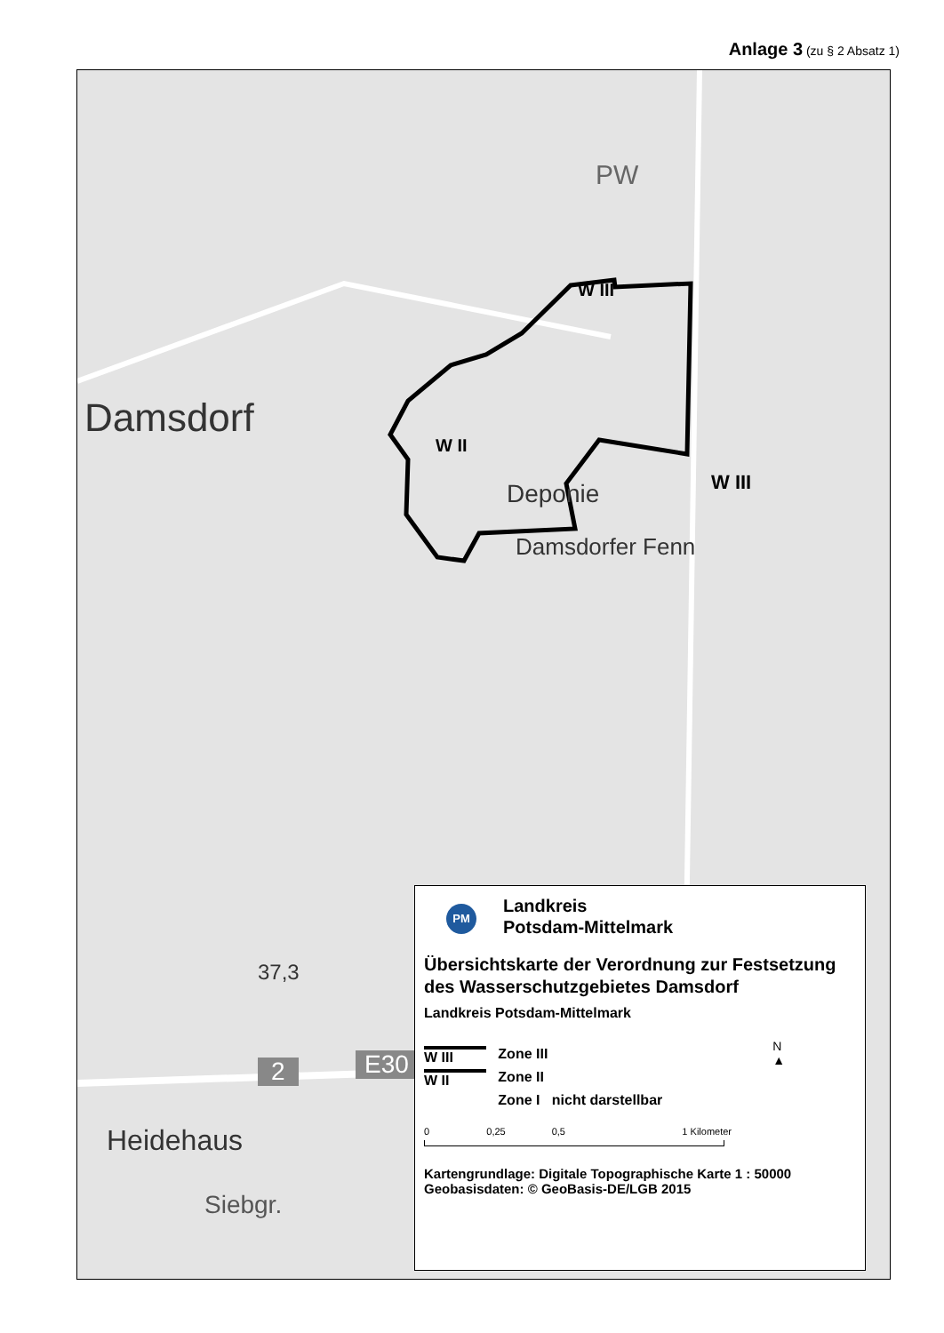Anlage 3 (zu § 2 Absatz 1)
Damsdorf
W III
W II
W III
Deponie
37,3
Heidehaus
Siebgr.
2 E30
PW
Damsdorfer Fenn
PM Landkreis
Potsdam-Mittelmark
Übersichtskarte der Verordnung zur Festsetzung des Wasserschutzgebietes Damsdorf
Landkreis Potsdam-Mittelmark
N
▲
W III Zone III
W II Zone II
Zone I nicht darstellbar
0 0,25 0,5 1 Kilometer
Kartengrundlage: Digitale Topographische Karte 1 : 50000
Geobasisdaten: © GeoBasis-DE/LGB 2015